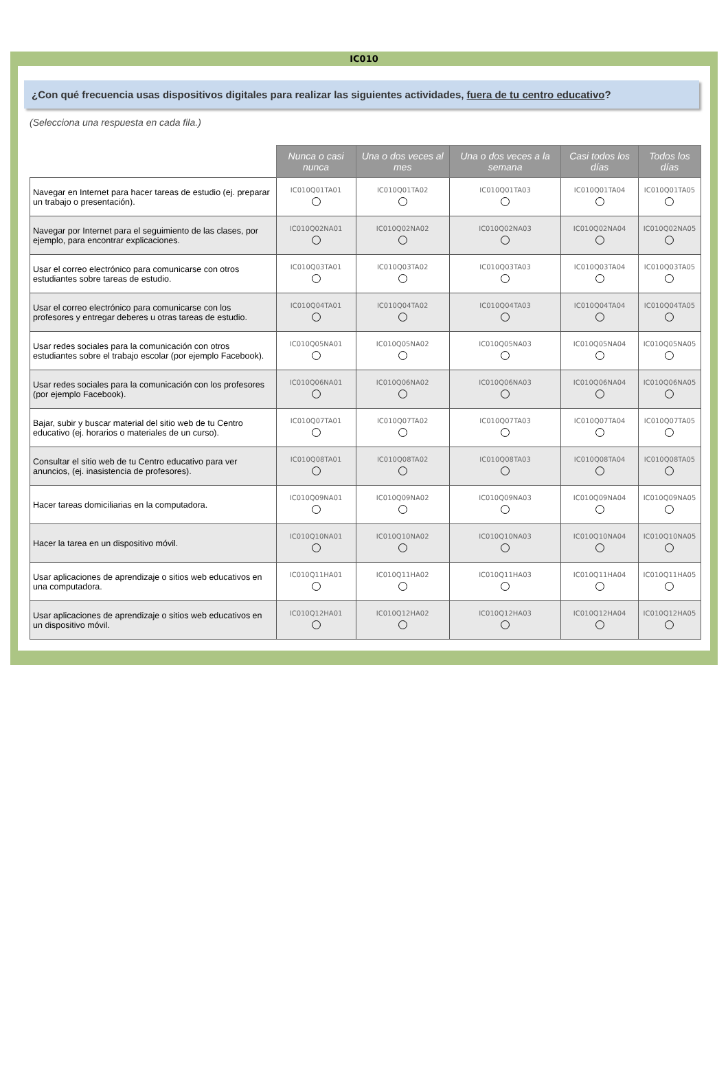IC010
¿Con qué frecuencia usas dispositivos digitales para realizar las siguientes actividades, fuera de tu centro educativo?
(Selecciona una respuesta en cada fila.)
| | Nunca o casi nunca | Una o dos veces al mes | Una o dos veces a la semana | Casi todos los días | Todos los días |
| --- | --- | --- | --- | --- | --- |
| Navegar en Internet para hacer tareas de estudio (ej. preparar un trabajo o presentación). | IC010Q01TA01 | IC010Q01TA02 | IC010Q01TA03 | IC010Q01TA04 | IC010Q01TA05 |
| Navegar por Internet para el seguimiento de las clases, por ejemplo, para encontrar explicaciones. | IC010Q02NA01 | IC010Q02NA02 | IC010Q02NA03 | IC010Q02NA04 | IC010Q02NA05 |
| Usar el correo electrónico para comunicarse con otros estudiantes sobre tareas de estudio. | IC010Q03TA01 | IC010Q03TA02 | IC010Q03TA03 | IC010Q03TA04 | IC010Q03TA05 |
| Usar el correo electrónico para comunicarse con los profesores y entregar deberes u otras tareas de estudio. | IC010Q04TA01 | IC010Q04TA02 | IC010Q04TA03 | IC010Q04TA04 | IC010Q04TA05 |
| Usar redes sociales para la comunicación con otros estudiantes sobre el trabajo escolar (por ejemplo Facebook). | IC010Q05NA01 | IC010Q05NA02 | IC010Q05NA03 | IC010Q05NA04 | IC010Q05NA05 |
| Usar redes sociales para la comunicación con los profesores (por ejemplo Facebook). | IC010Q06NA01 | IC010Q06NA02 | IC010Q06NA03 | IC010Q06NA04 | IC010Q06NA05 |
| Bajar, subir y buscar material del sitio web de tu Centro educativo (ej. horarios o materiales de un curso). | IC010Q07TA01 | IC010Q07TA02 | IC010Q07TA03 | IC010Q07TA04 | IC010Q07TA05 |
| Consultar el sitio web de tu Centro educativo para ver anuncios, (ej. inasistencia de profesores). | IC010Q08TA01 | IC010Q08TA02 | IC010Q08TA03 | IC010Q08TA04 | IC010Q08TA05 |
| Hacer tareas domiciliarias en la computadora. | IC010Q09NA01 | IC010Q09NA02 | IC010Q09NA03 | IC010Q09NA04 | IC010Q09NA05 |
| Hacer la tarea en un dispositivo móvil. | IC010Q10NA01 | IC010Q10NA02 | IC010Q10NA03 | IC010Q10NA04 | IC010Q10NA05 |
| Usar aplicaciones de aprendizaje o sitios web educativos en una computadora. | IC010Q11HA01 | IC010Q11HA02 | IC010Q11HA03 | IC010Q11HA04 | IC010Q11HA05 |
| Usar aplicaciones de aprendizaje o sitios web educativos en un dispositivo móvil. | IC010Q12HA01 | IC010Q12HA02 | IC010Q12HA03 | IC010Q12HA04 | IC010Q12HA05 |